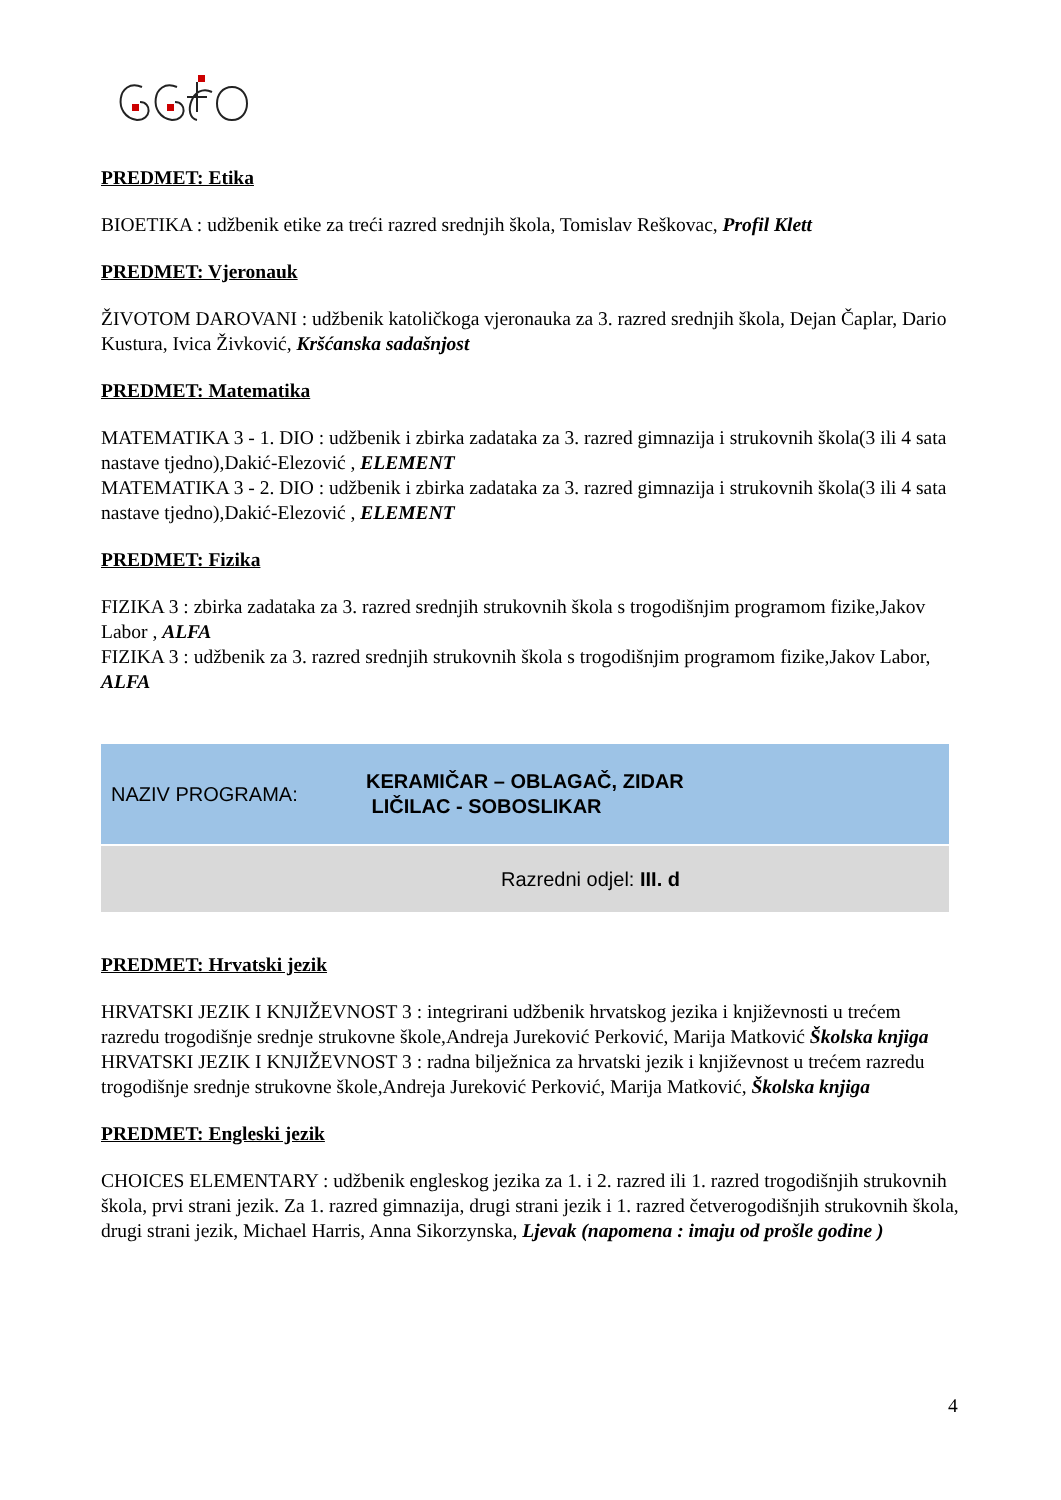PREDMET: Etika
BIOETIKA : udžbenik etike za treći razred srednjih škola, Tomislav Reškovac, Profil Klett
PREDMET: Vjeronauk
ŽIVOTOM DAROVANI : udžbenik katoličkoga vjeronauka za 3. razred srednjih škola, Dejan Čaplar, Dario Kustura, Ivica Živković, Kršćanska sadašnjost
PREDMET: Matematika
MATEMATIKA 3 - 1. DIO : udžbenik i zbirka zadataka za 3. razred gimnazija i strukovnih škola(3 ili 4 sata nastave tjedno),Dakić-Elezović , ELEMENT
MATEMATIKA 3 - 2. DIO : udžbenik i zbirka zadataka za 3. razred gimnazija i strukovnih škola(3 ili 4 sata nastave tjedno),Dakić-Elezović , ELEMENT
PREDMET: Fizika
FIZIKA 3 : zbirka zadataka za 3. razred srednjih strukovnih škola s trogodišnjim programom fizike,Jakov Labor , ALFA
FIZIKA 3 : udžbenik za 3. razred srednjih strukovnih škola s trogodišnjim programom fizike,Jakov Labor, ALFA
NAZIV PROGRAMA:
KERAMIČAR – OBLAGAČ, ZIDAR
LIČILAC - SOBOSLIKAR
Razredni odjel: III. d
PREDMET: Hrvatski jezik
HRVATSKI JEZIK I KNJIŽEVNOST 3 : integrirani udžbenik hrvatskog jezika i književnosti u trećem razredu trogodišnje srednje strukovne škole,Andreja Jureković Perković, Marija Matković Školska knjiga
HRVATSKI JEZIK I KNJIŽEVNOST 3 : radna bilježnica za hrvatski jezik i književnost u trećem razredu trogodišnje srednje strukovne škole,Andreja Jureković Perković, Marija Matković, Školska knjiga
PREDMET: Engleski jezik
CHOICES ELEMENTARY : udžbenik engleskog jezika za 1. i 2. razred ili 1. razred trogodišnjih strukovnih škola, prvi strani jezik. Za 1. razred gimnazija, drugi strani jezik i 1. razred četverogodišnjih strukovnih škola, drugi strani jezik, Michael Harris, Anna Sikorzynska, Ljevak (napomena : imaju od prošle godine )
4